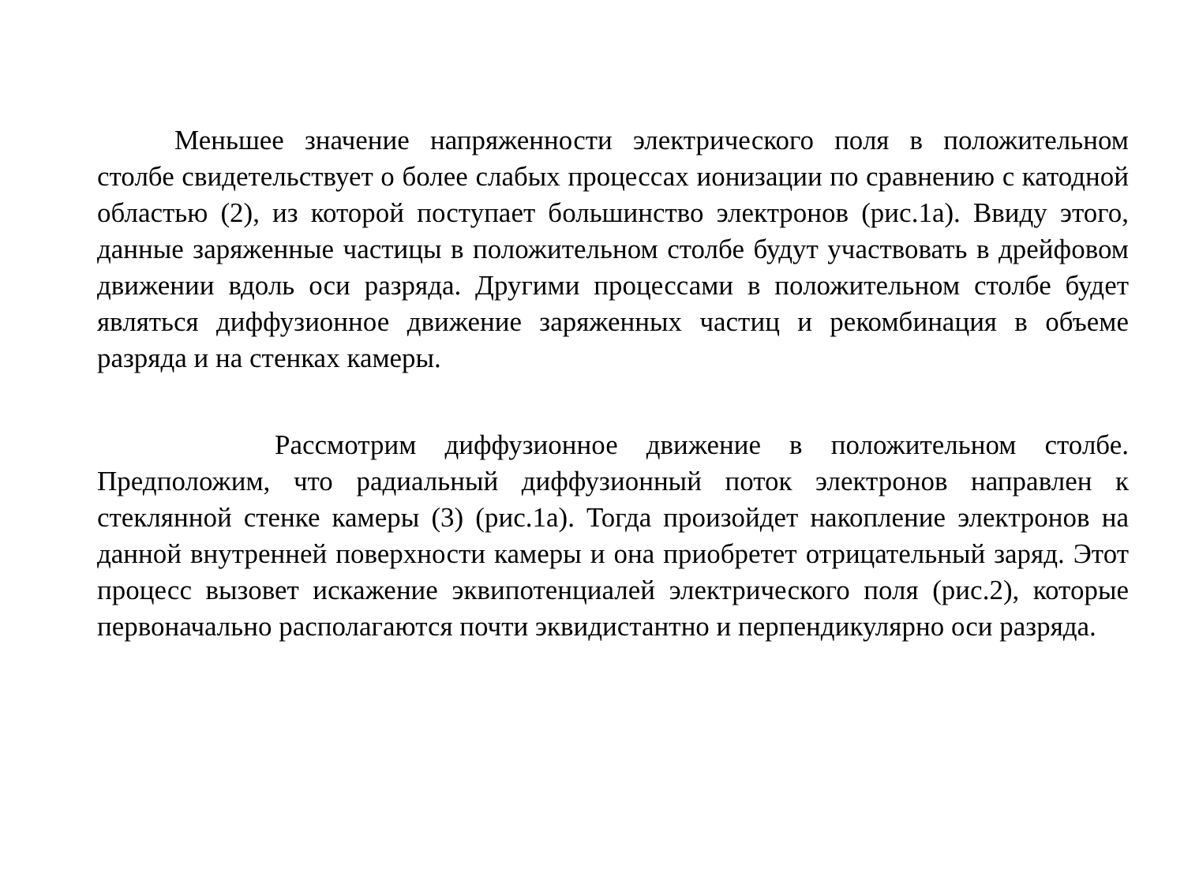Меньшее значение напряженности электрического поля в положительном столбе свидетельствует о более слабых процессах ионизации по сравнению с катодной областью (2), из которой поступает большинство электронов (рис.1а). Ввиду этого, данные заряженные частицы в положительном столбе будут участвовать в дрейфовом движении вдоль оси разряда. Другими процессами в положительном столбе будет являться диффузионное движение заряженных частиц и рекомбинация в объеме разряда и на стенках камеры.
Рассмотрим диффузионное движение в положительном столбе. Предположим, что радиальный диффузионный поток электронов направлен к стеклянной стенке камеры (3) (рис.1а). Тогда произойдет накопление электронов на данной внутренней поверхности камеры и она приобретет отрицательный заряд. Этот процесс вызовет искажение эквипотенциалей электрического поля (рис.2), которые первоначально располагаются почти эквидистантно и перпендикулярно оси разряда.